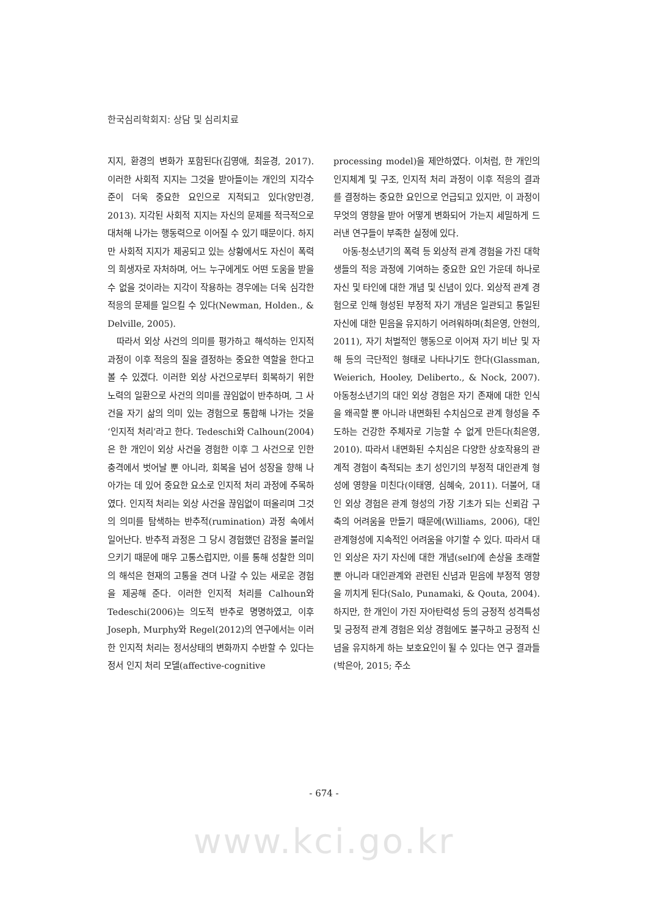한국심리학회지: 상담 및 심리치료
지지, 환경의 변화가 포함된다(김영애, 최윤경, 2017). 이러한 사회적 지지는 그것을 받아들이는 개인의 지각수준이 더욱 중요한 요인으로 지적되고 있다(양민경, 2013). 지각된 사회적 지지는 자신의 문제를 적극적으로 대처해 나가는 행동력으로 이어질 수 있기 때문이다. 하지만 사회적 지지가 제공되고 있는 상황에서도 자신이 폭력의 희생자로 자처하며, 어느 누구에게도 어떤 도움을 받을 수 없을 것이라는 지각이 작용하는 경우에는 더욱 심각한 적응의 문제를 일으킬 수 있다(Newman, Holden., & Delville, 2005).
따라서 외상 사건의 의미를 평가하고 해석하는 인지적 과정이 이후 적응의 질을 결정하는 중요한 역할을 한다고 볼 수 있겠다. 이러한 외상 사건으로부터 회복하기 위한 노력의 일환으로 사건의 의미를 끊임없이 반추하며, 그 사건을 자기 삶의 의미 있는 경험으로 통합해 나가는 것을 ‘인지적 처리’라고 한다. Tedeschi와 Calhoun(2004)은 한 개인이 외상 사건을 경험한 이후 그 사건으로 인한 충격에서 벗어날 뿐 아니라, 회복을 넘어 성장을 향해 나아가는 데 있어 중요한 요소로 인지적 처리 과정에 주목하였다. 인지적 처리는 외상 사건을 끊임없이 떠올리며 그것의 의미를 탐색하는 반추적(rumination) 과정 속에서 일어난다. 반추적 과정은 그 당시 경험했던 감정을 불러일으키기 때문에 매우 고통스럽지만, 이를 통해 성찰한 의미의 해석은 현재의 고통을 견뎌 나갈 수 있는 새로운 경험을 제공해 준다. 이러한 인지적 처리를 Calhoun와 Tedeschi(2006)는 의도적 반추로 명명하였고, 이후 Joseph, Murphy와 Regel(2012)의 연구에서는 이러한 인지적 처리는 정서상태의 변화까지 수반할 수 있다는 정서 인지 처리 모델(affective-cognitive
processing model)을 제안하였다. 이처럼, 한 개인의 인지체계 및 구조, 인지적 처리 과정이 이후 적응의 결과를 결정하는 중요한 요인으로 언급되고 있지만, 이 과정이 무엇의 영향을 받아 어떻게 변화되어 가는지 세밀하게 드러낸 연구들이 부족한 실정에 있다.
아동·청소년기의 폭력 등 외상적 관계 경험을 가진 대학생들의 적응 과정에 기여하는 중요한 요인 가운데 하나로 자신 및 타인에 대한 개념 및 신념이 있다. 외상적 관계 경험으로 인해 형성된 부정적 자기 개념은 일관되고 통일된 자신에 대한 믿음을 유지하기 어려워하며(최은영, 안현의, 2011), 자기 처벌적인 행동으로 이어져 자기 비난 및 자해 등의 극단적인 형태로 나타나기도 한다(Glassman, Weierich, Hooley, Deliberto., & Nock, 2007). 아동청소년기의 대인 외상 경험은 자기 존재에 대한 인식을 왜곡할 뿐 아니라 내면화된 수치심으로 관계 형성을 주도하는 건강한 주체자로 기능할 수 없게 만든다(최은영, 2010). 따라서 내면화된 수치심은 다양한 상호작용의 관계적 경험이 축적되는 초기 성인기의 부정적 대인관계 형성에 영향을 미친다(이태영, 심혜숙, 2011). 더불어, 대인 외상 경험은 관계 형성의 가장 기초가 되는 신뢰감 구축의 어려움을 만들기 때문에(Williams, 2006), 대인관계형성에 지속적인 어려움을 야기할 수 있다. 따라서 대인 외상은 자기 자신에 대한 개념(self)에 손상을 초래할 뿐 아니라 대인관계와 관련된 신념과 믿음에 부정적 영향을 끼치게 된다(Salo, Punamaki, & Qouta, 2004). 하지만, 한 개인이 가진 자아탄력성 등의 긍정적 성격특성 및 긍정적 관계 경험은 외상 경험에도 불구하고 긍정적 신념을 유지하게 하는 보호요인이 될 수 있다는 연구 결과들(박은아, 2015; 주소
- 674 -
www.kci.go.kr